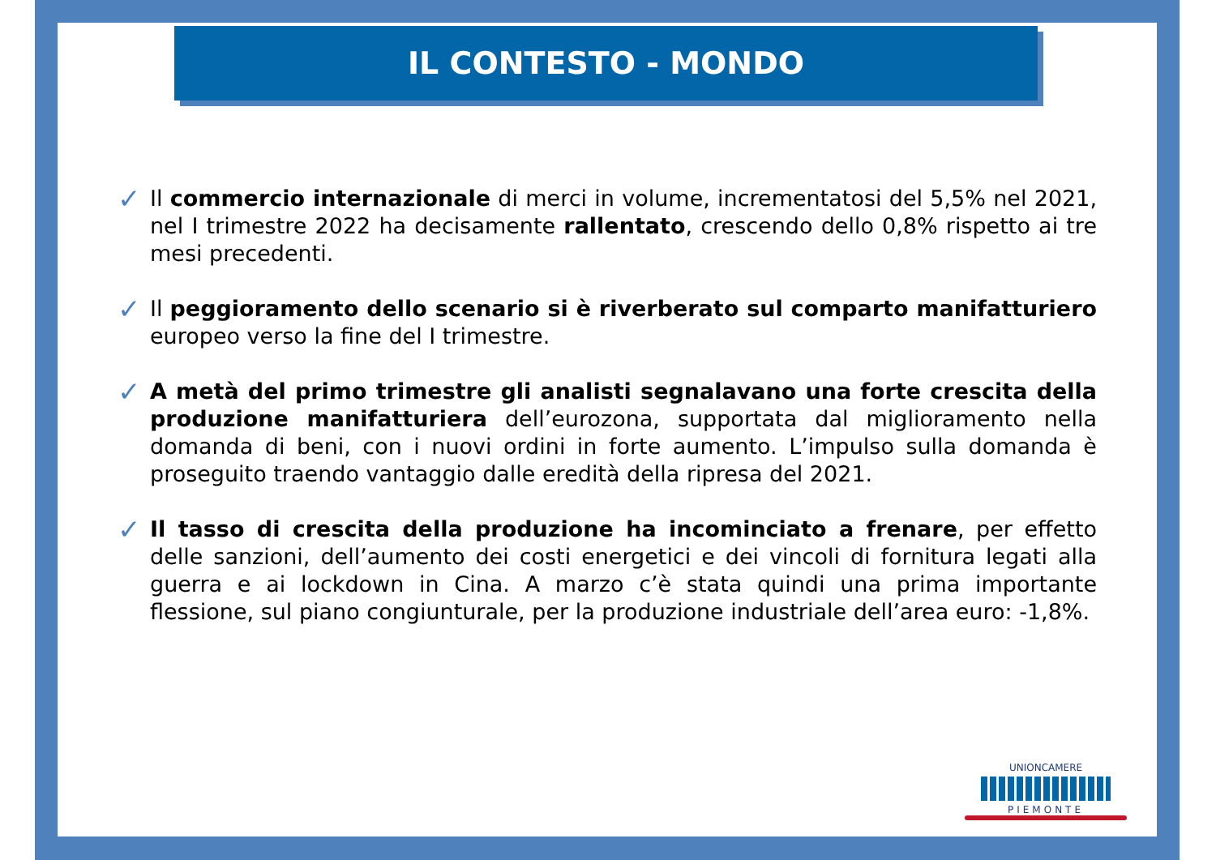IL CONTESTO - MONDO
✓
Il commercio internazionale di merci in volume, incrementatosi del 5,5% nel 2021, nel I trimestre 2022 ha decisamente rallentato, crescendo dello 0,8% rispetto ai tre mesi precedenti.
✓
Il peggioramento dello scenario si è riverberato sul comparto manifatturiero europeo verso la fine del I trimestre.
✓
A metà del primo trimestre gli analisti segnalavano una forte crescita della produzione manifatturiera dell’eurozona, supportata dal miglioramento nella domanda di beni, con i nuovi ordini in forte aumento. L’impulso sulla domanda è proseguito traendo vantaggio dalle eredità della ripresa del 2021.
✓
Il tasso di crescita della produzione ha incominciato a frenare, per effetto delle sanzioni, dell’aumento dei costi energetici e dei vincoli di fornitura legati alla guerra e ai lockdown in Cina. A marzo c’è stata quindi una prima importante flessione, sul piano congiunturale, per la produzione industriale dell’area euro: -1,8%.
UNIONCAMERE
PIEMONTE